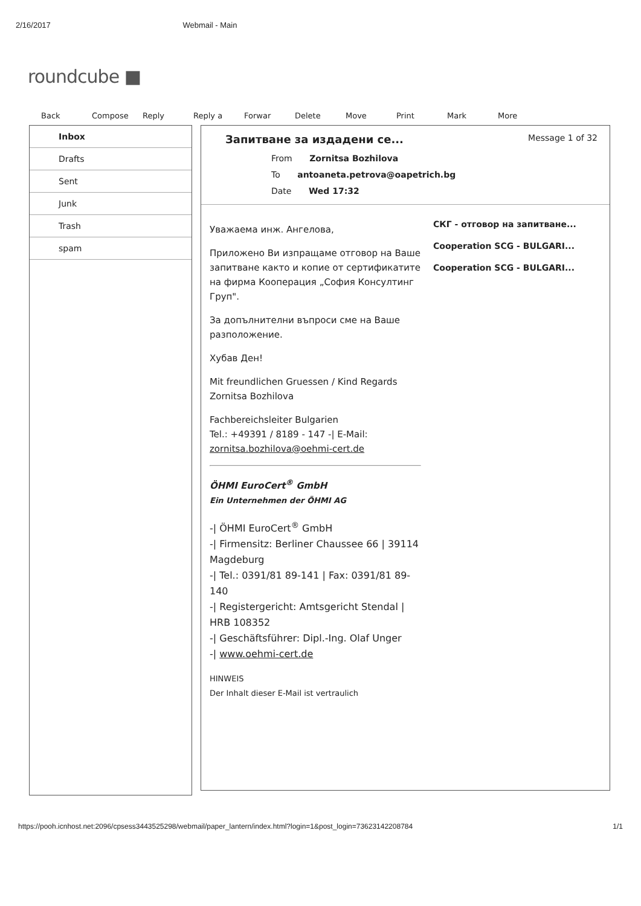2/16/2017 Webmail - Main
roundcube ■
Back Compose Reply Reply a Forwar Delete Move Print Mark More
Inbox
Drafts
Sent
Junk
Trash
spam
Запитване за издадени се...
From Zornitsa Bozhilova
To antoaneta.petrova@oapetrich.bg
Date Wed 17:32
Message 1 of 32
Уважаема инж. Ангелова,
Приложено Ви изпращаме отговор на Ваше запитване както и копие от сертификатите на фирма Кооперация „София Консултинг Груп".
За допълнителни въпроси сме на Ваше разположение.
Хубав Ден!
Mit freundlichen Gruessen / Kind Regards
Zornitsa Bozhilova
Fachbereichsleiter Bulgarien
Tel.: +49391 / 8189 - 147 -| E-Mail: zornitsa.bozhilova@oehmi-cert.de
ÖHMI EuroCert<sup>®</sup> GmbH
Ein Unternehmen der ÖHMI AG
-| ÖHMI EuroCert<sup>®</sup> GmbH
-| Firmensitz: Berliner Chaussee 66 | 39114 Magdeburg
-| Tel.: 0391/81 89-141 | Fax: 0391/81 89-140
-| Registergericht: Amtsgericht Stendal | HRB 108352
-| Geschäftsführer: Dipl.-Ing. Olaf Unger
-| www.oehmi-cert.de
HINWEIS
Der Inhalt dieser E-Mail ist vertraulich
СКГ - отговор на запитване...
Cooperation SCG - BULGARI...
Cooperation SCG - BULGARI...
https://pooh.icnhost.net:2096/cpsess3443525298/webmail/paper_lantern/index.html?login=1&post_login=73623142208784 1/1